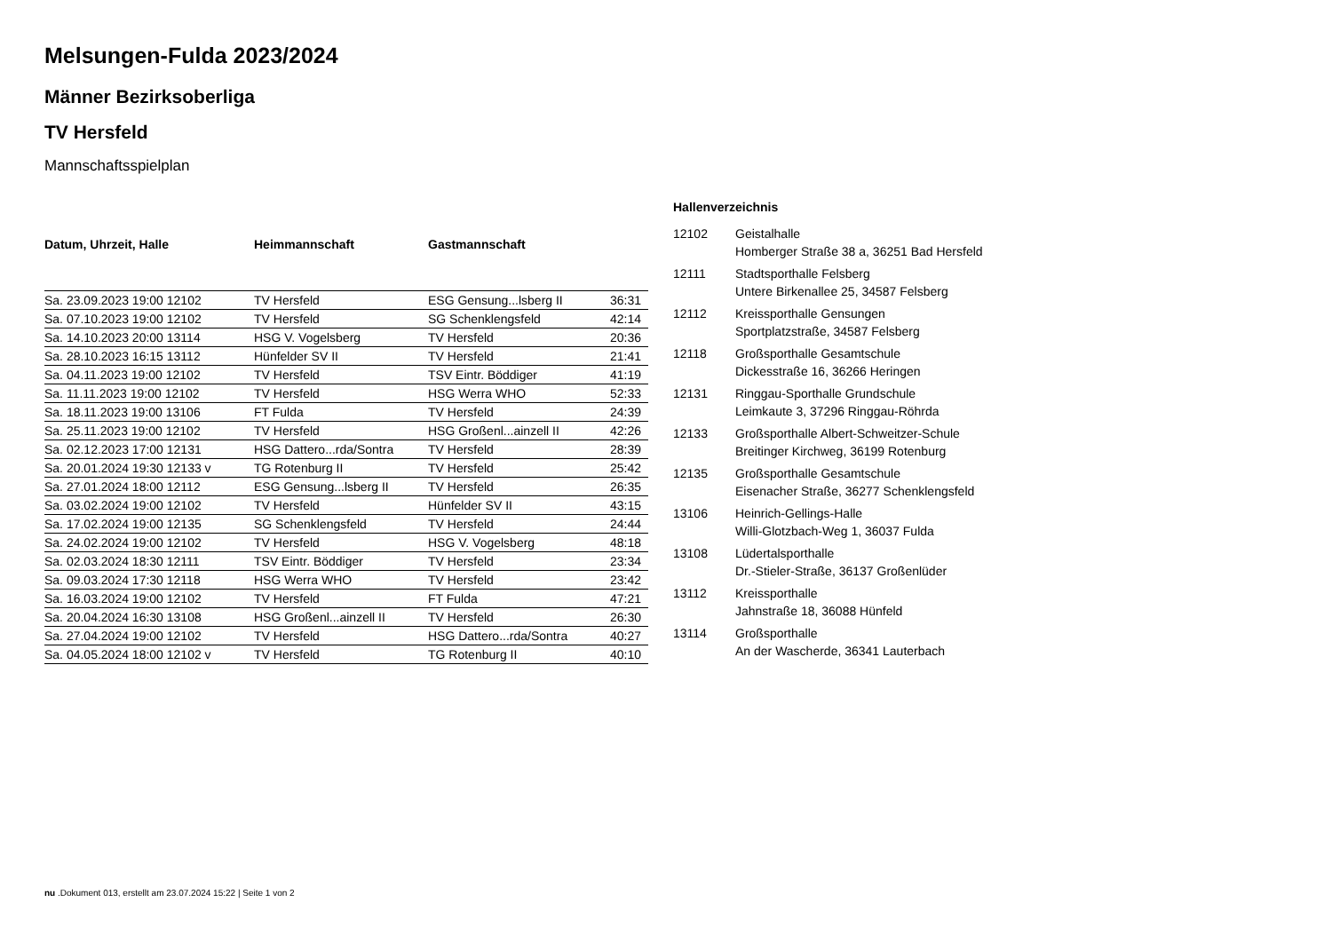Melsungen-Fulda 2023/2024
Männer Bezirksoberliga
TV Hersfeld
Mannschaftsspielplan
| Datum, Uhrzeit, Halle | Heimmannschaft | Gastmannschaft | |
| --- | --- | --- | --- |
| Sa. 23.09.2023 19:00 12102 | TV Hersfeld | ESG Gensung...lsberg II | 36:31 |
| Sa. 07.10.2023 19:00 12102 | TV Hersfeld | SG Schenklengsfeld | 42:14 |
| Sa. 14.10.2023 20:00 13114 | HSG V. Vogelsberg | TV Hersfeld | 20:36 |
| Sa. 28.10.2023 16:15 13112 | Hünfelder SV II | TV Hersfeld | 21:41 |
| Sa. 04.11.2023 19:00 12102 | TV Hersfeld | TSV Eintr. Böddiger | 41:19 |
| Sa. 11.11.2023 19:00 12102 | TV Hersfeld | HSG Werra WHO | 52:33 |
| Sa. 18.11.2023 19:00 13106 | FT Fulda | TV Hersfeld | 24:39 |
| Sa. 25.11.2023 19:00 12102 | TV Hersfeld | HSG Großenl...ainzell II | 42:26 |
| Sa. 02.12.2023 17:00 12131 | HSG Dattero...rda/Sontra | TV Hersfeld | 28:39 |
| Sa. 20.01.2024 19:30 12133 v | TG Rotenburg II | TV Hersfeld | 25:42 |
| Sa. 27.01.2024 18:00 12112 | ESG Gensung...lsberg II | TV Hersfeld | 26:35 |
| Sa. 03.02.2024 19:00 12102 | TV Hersfeld | Hünfelder SV II | 43:15 |
| Sa. 17.02.2024 19:00 12135 | SG Schenklengsfeld | TV Hersfeld | 24:44 |
| Sa. 24.02.2024 19:00 12102 | TV Hersfeld | HSG V. Vogelsberg | 48:18 |
| Sa. 02.03.2024 18:30 12111 | TSV Eintr. Böddiger | TV Hersfeld | 23:34 |
| Sa. 09.03.2024 17:30 12118 | HSG Werra WHO | TV Hersfeld | 23:42 |
| Sa. 16.03.2024 19:00 12102 | TV Hersfeld | FT Fulda | 47:21 |
| Sa. 20.04.2024 16:30 13108 | HSG Großenl...ainzell II | TV Hersfeld | 26:30 |
| Sa. 27.04.2024 19:00 12102 | TV Hersfeld | HSG Dattero...rda/Sontra | 40:27 |
| Sa. 04.05.2024 18:00 12102 v | TV Hersfeld | TG Rotenburg II | 40:10 |
Hallenverzeichnis
| 12102 | Geistalhalle Homberger Straße 38 a, 36251 Bad Hersfeld |
| 12111 | Stadtsporthalle Felsberg Untere Birkenallee 25, 34587 Felsberg |
| 12112 | Kreissporthalle Gensungen Sportplatzstraße, 34587 Felsberg |
| 12118 | Großsporthalle Gesamtschule Dickesstraße 16, 36266 Heringen |
| 12131 | Ringgau-Sporthalle Grundschule Leimkaute 3, 37296 Ringgau-Röhrda |
| 12133 | Großsporthalle Albert-Schweitzer-Schule Breitinger Kirchweg, 36199 Rotenburg |
| 12135 | Großsporthalle Gesamtschule Eisenacher Straße, 36277 Schenklengsfeld |
| 13106 | Heinrich-Gellings-Halle Willi-Glotzbach-Weg 1, 36037 Fulda |
| 13108 | Lüdertalsporthalle Dr.-Stieler-Straße, 36137 Großenlüder |
| 13112 | Kreissporthalle Jahnstraße 18, 36088 Hünfeld |
| 13114 | Großsporthalle An der Wascherde, 36341 Lauterbach |
nu .Dokument 013, erstellt am 23.07.2024 15:22 | Seite 1 von 2